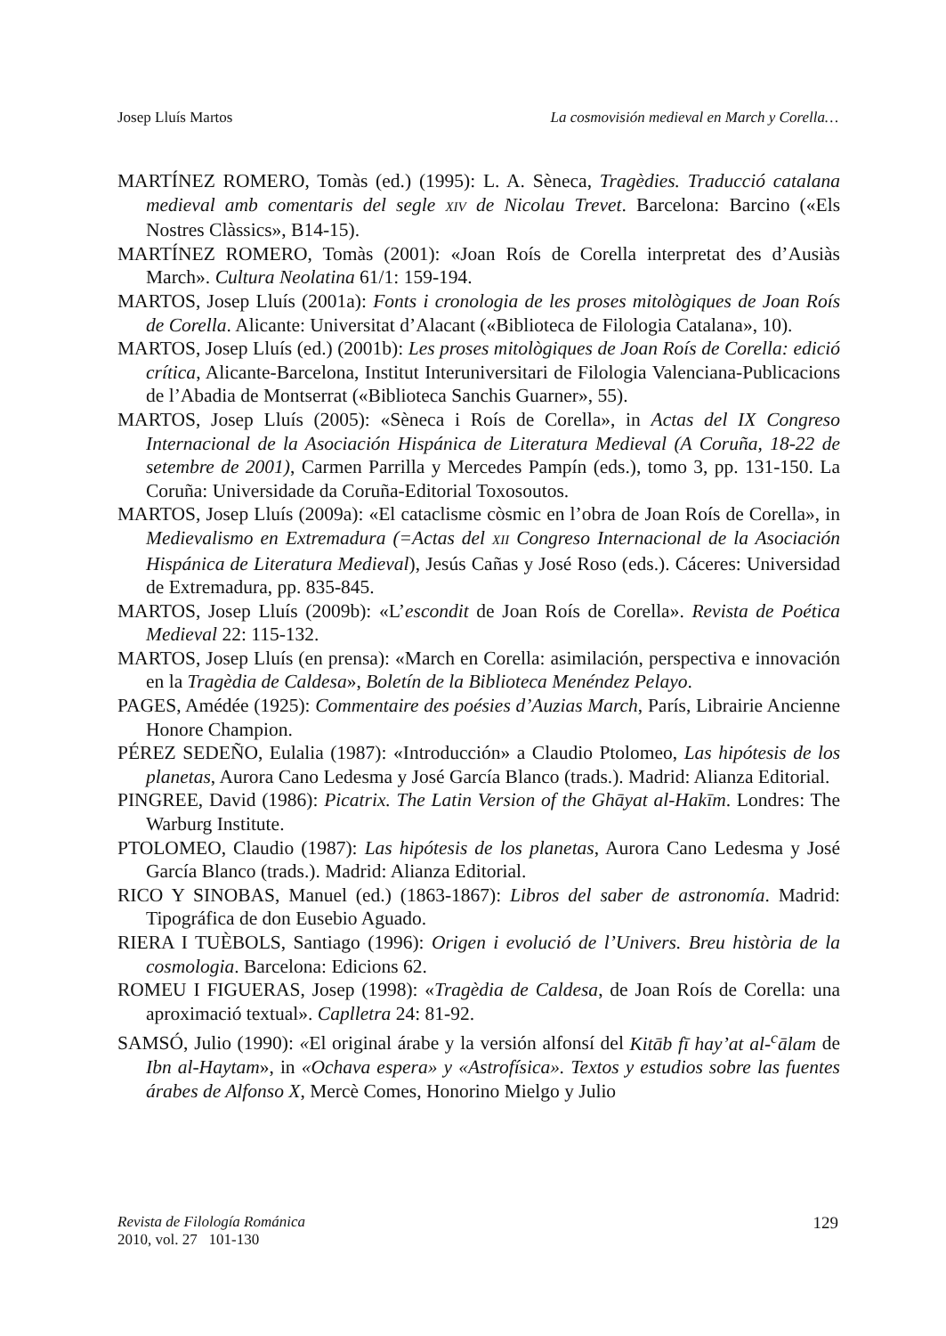Josep Lluís Martos La cosmovisión medieval en March y Corella…
MARTÍNEZ ROMERO, Tomàs (ed.) (1995): L. A. Sèneca, Tragèdies. Traducció catalana medieval amb comentaris del segle XIV de Nicolau Trevet. Barcelona: Barcino («Els Nostres Clàssics», B14-15).
MARTÍNEZ ROMERO, Tomàs (2001): «Joan Roís de Corella interpretat des d’Ausiàs March». Cultura Neolatina 61/1: 159-194.
MARTOS, Josep Lluís (2001a): Fonts i cronologia de les proses mitològiques de Joan Roís de Corella. Alicante: Universitat d’Alacant («Biblioteca de Filologia Catalana», 10).
MARTOS, Josep Lluís (ed.) (2001b): Les proses mitològiques de Joan Roís de Corella: edició crítica, Alicante-Barcelona, Institut Interuniversitari de Filologia Valenciana-Publicacions de l’Abadia de Montserrat («Biblioteca Sanchis Guarner», 55).
MARTOS, Josep Lluís (2005): «Sèneca i Roís de Corella», in Actas del IX Congreso Internacional de la Asociación Hispánica de Literatura Medieval (A Coruña, 18-22 de setembre de 2001), Carmen Parrilla y Mercedes Pampín (eds.), tomo 3, pp. 131-150. La Coruña: Universidade da Coruña-Editorial Toxosoutos.
MARTOS, Josep Lluís (2009a): «El cataclisme còsmic en l’obra de Joan Roís de Corella», in Medievalismo en Extremadura (=Actas del XII Congreso Internacional de la Asociación Hispánica de Literatura Medieval), Jesús Cañas y José Roso (eds.). Cáceres: Universidad de Extremadura, pp. 835-845.
MARTOS, Josep Lluís (2009b): «L’escondit de Joan Roís de Corella». Revista de Poética Medieval 22: 115-132.
MARTOS, Josep Lluís (en prensa): «March en Corella: asimilación, perspectiva e innovación en la Tragèdia de Caldesa», Boletín de la Biblioteca Menéndez Pelayo.
PAGES, Amédée (1925): Commentaire des poésies d’Auzias March, París, Librairie Ancienne Honore Champion.
PÉREZ SEDEÑO, Eulalia (1987): «Introducción» a Claudio Ptolomeo, Las hipótesis de los planetas, Aurora Cano Ledesma y José García Blanco (trads.). Madrid: Alianza Editorial.
PINGREE, David (1986): Picatrix. The Latin Version of the Ghāyat al-Hakīm. Londres: The Warburg Institute.
PTOLOMEO, Claudio (1987): Las hipótesis de los planetas, Aurora Cano Ledesma y José García Blanco (trads.). Madrid: Alianza Editorial.
RICO Y SINOBAS, Manuel (ed.) (1863-1867): Libros del saber de astronomía. Madrid: Tipográfica de don Eusebio Aguado.
RIERA I TUÈBOLS, Santiago (1996): Origen i evolució de l’Univers. Breu història de la cosmologia. Barcelona: Edicions 62.
ROMEU I FIGUERAS, Josep (1998): «Tragèdia de Caldesa, de Joan Roís de Corella: una aproximació textual». Caplletra 24: 81-92.
SAMSÓ, Julio (1990): «El original árabe y la versión alfonsí del Kitāb fī hay’at al-<sup>c</sup>ālam de Ibn al-Haytam», in «Ochava espera» y «Astrofísica». Textos y estudios sobre las fuentes árabes de Alfonso X, Mercè Comes, Honorino Mielgo y Julio
Revista de Filología Románica
2010, vol. 27 101-130
129